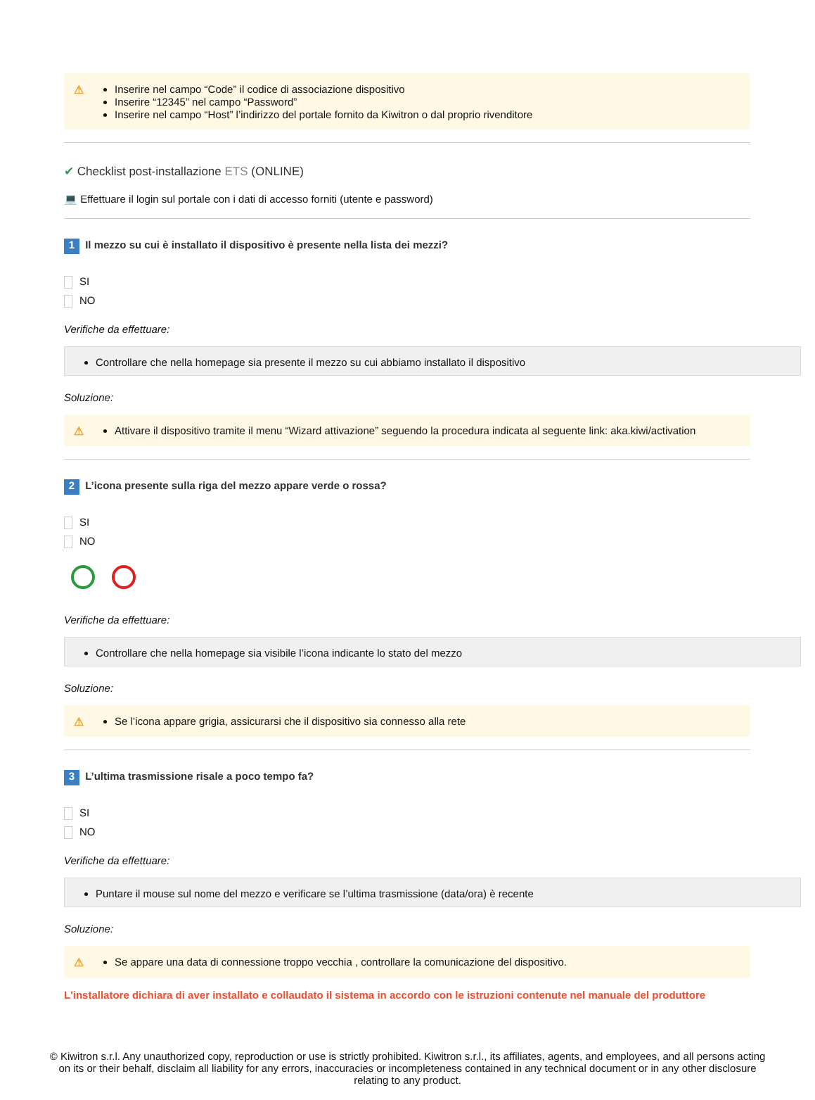⚠
Inserire nel campo “Code” il codice di associazione dispositivo
Inserire “12345” nel campo “Password”
Inserire nel campo “Host” l’indirizzo del portale fornito da Kiwitron o dal proprio rivenditore
✔ Checklist post-installazione ETS (ONLINE)
💻 Effettuare il login sul portale con i dati di accesso forniti (utente e password)
1 Il mezzo su cui è installato il dispositivo è presente nella lista dei mezzi?
SI
NO
Verifiche da effettuare:
Controllare che nella homepage sia presente il mezzo su cui abbiamo installato il dispositivo
Soluzione:
⚠
Attivare il dispositivo tramite il menu “Wizard attivazione” seguendo la procedura indicata al seguente link: aka.kiwi/activation
2 L’icona presente sulla riga del mezzo appare verde o rossa?
SI
NO
Verifiche da effettuare:
Controllare che nella homepage sia visibile l’icona indicante lo stato del mezzo
Soluzione:
⚠
Se l’icona appare grigia, assicurarsi che il dispositivo sia connesso alla rete
3 L’ultima trasmissione risale a poco tempo fa?
SI
NO
Verifiche da effettuare:
Puntare il mouse sul nome del mezzo e verificare se l’ultima trasmissione (data/ora) è recente
Soluzione:
⚠
Se appare una data di connessione troppo vecchia , controllare la comunicazione del dispositivo.
L'installatore dichiara di aver installato e collaudato il sistema in accordo con le istruzioni contenute nel manuale del produttore
© Kiwitron s.r.l. Any unauthorized copy, reproduction or use is strictly prohibited. Kiwitron s.r.l., its affiliates, agents, and employees, and all persons acting on its or their behalf, disclaim all liability for any errors, inaccuracies or incompleteness contained in any technical document or in any other disclosure relating to any product.